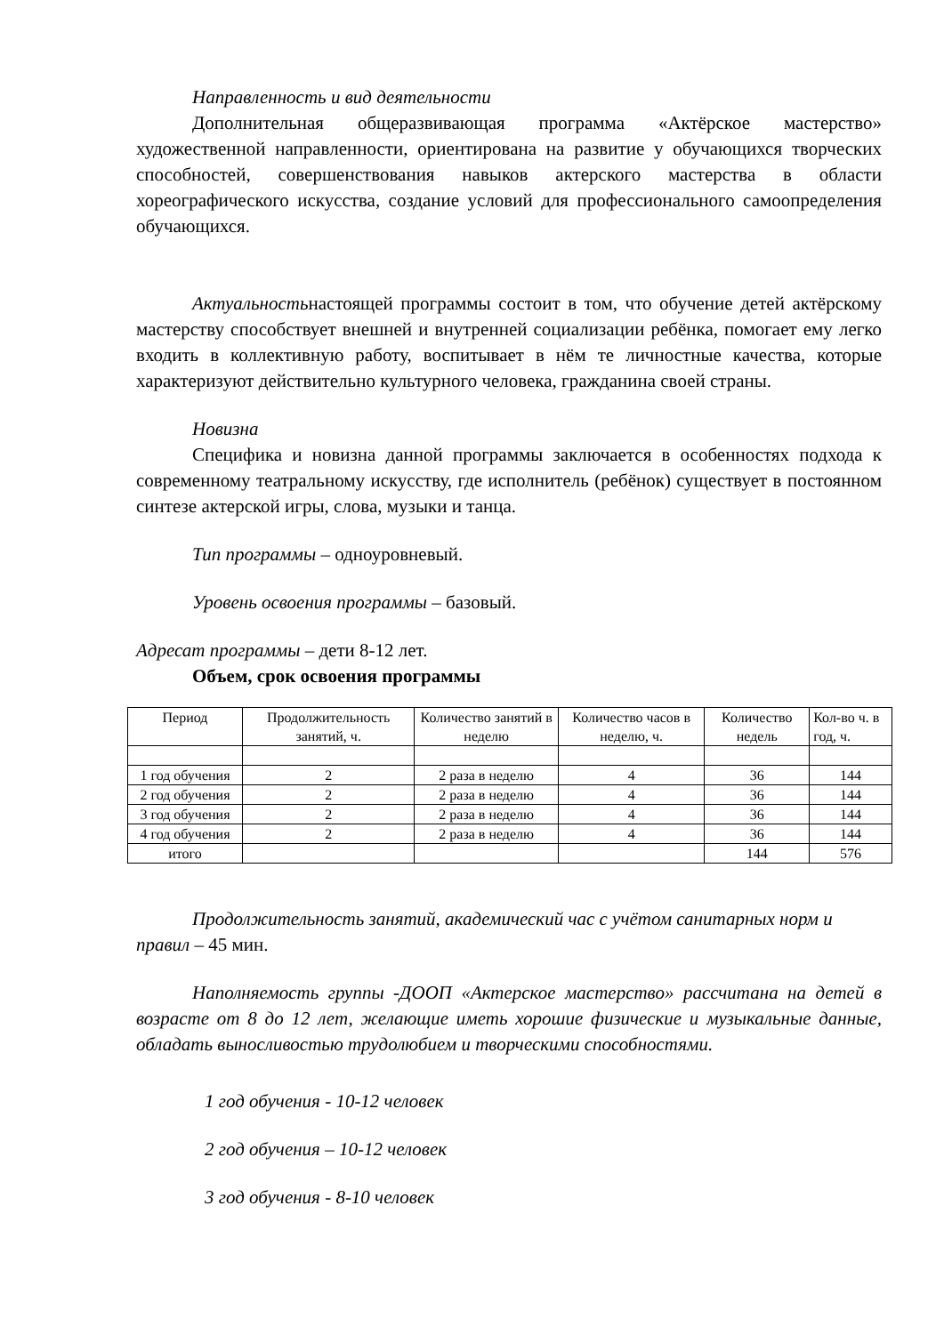Направленность и вид деятельности
Дополнительная общеразвивающая программа «Актёрское мастерство» художественной направленности, ориентирована на развитие у обучающихся творческих способностей, совершенствования навыков актерского мастерства в области хореографического искусства, создание условий для профессионального самоопределения обучающихся.
Актуальностьнастоящей программы состоит в том, что обучение детей актёрскому мастерству способствует внешней и внутренней социализации ребёнка, помогает ему легко входить в коллективную работу, воспитывает в нём те личностные качества, которые характеризуют действительно культурного человека, гражданина своей страны.
Новизна
Специфика и новизна данной программы заключается в особенностях подхода к современному театральному искусству, где исполнитель (ребёнок) существует в постоянном синтезе актерской игры, слова, музыки и танца.
Тип программы – одноуровневый.
Уровень освоения программы – базовый.
Адресат программы – дети 8-12 лет.
Объем, срок освоения программы
| Период | Продолжительность занятий, ч. | Количество занятий в неделю | Количество часов в неделю, ч. | Количество недель | Кол-во ч. в год, ч. |
| --- | --- | --- | --- | --- | --- |
| 1 год обучения | 2 | 2 раза в неделю | 4 | 36 | 144 |
| 2 год обучения | 2 | 2 раза в неделю | 4 | 36 | 144 |
| 3 год обучения | 2 | 2 раза в неделю | 4 | 36 | 144 |
| 4 год обучения | 2 | 2 раза в неделю | 4 | 36 | 144 |
| итого | | | | 144 | 576 |
Продолжительность занятий, академический час с учётом санитарных норм и правил – 45 мин.
Наполняемость группы -ДООП «Актерское мастерство» рассчитана на детей в возрасте от 8 до 12 лет, желающие иметь хорошие физические и музыкальные данные, обладать выносливостью трудолюбием и творческими способностями.
1 год обучения - 10-12 человек
2 год обучения – 10-12 человек
3 год обучения - 8-10 человек